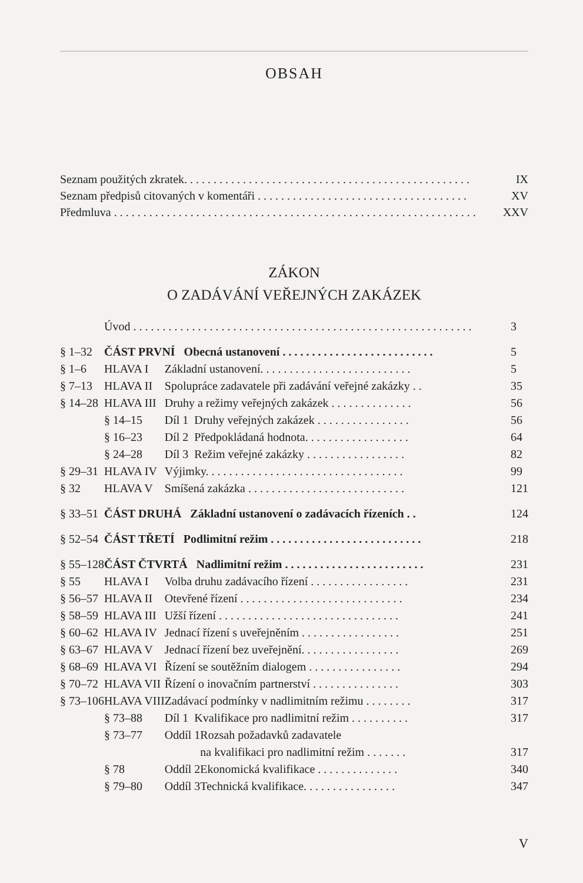OBSAH
Seznam použitých zkratek. . . . . . . . . . . . . . . . . . . . . . . . . . . . . . . . . . . . . . . . . . . . . . . . . IX
Seznam předpisů citovaných v komentáři . . . . . . . . . . . . . . . . . . . . . . . . . . . . . . . . . . . . XV
Předmluva . . . . . . . . . . . . . . . . . . . . . . . . . . . . . . . . . . . . . . . . . . . . . . . . . . . . . . . . . . . . . . XXV
ZÁKON
O ZADÁVÁNÍ VEŘEJNÝCH ZAKÁZEK
| | Úvod . . . . . . . . . . . . . . . . . . . . . . . . . . . . . . . . . . . . . . . . . . . . . . . . . . . . . . . . . . | | | 3 |
| § 1–32 | ČÁST PRVNÍ Obecná ustanovení . . . . . . . . . . . . . . . . . . . . . . . . . . | | | 5 |
| § 1–6 | HLAVA I | Základní ustanovení. . . . . . . . . . . . . . . . . . . . . . . . . . | | 5 |
| § 7–13 | HLAVA II | Spolupráce zadavatele při zadávání veřejné zakázky . . | | 35 |
| § 14–28 | HLAVA III | Druhy a režimy veřejných zakázek . . . . . . . . . . . . . . | | 56 |
| | § 14–15 | Díl 1 Druhy veřejných zakázek . . . . . . . . . . . . . . . . | | 56 |
| | § 16–23 | Díl 2 Předpokládaná hodnota. . . . . . . . . . . . . . . . . . | | 64 |
| | § 24–28 | Díl 3 Režim veřejné zakázky . . . . . . . . . . . . . . . . . | | 82 |
| § 29–31 | HLAVA IV | Výjimky. . . . . . . . . . . . . . . . . . . . . . . . . . . . . . . . . . | | 99 |
| § 32 | HLAVA V | Smíšená zakázka . . . . . . . . . . . . . . . . . . . . . . . . . . . | | 121 |
| § 33–51 | ČÁST DRUHÁ Základní ustanovení o zadávacích řízeních . . | | | 124 |
| § 52–54 | ČÁST TŘETÍ Podlimitní režim . . . . . . . . . . . . . . . . . . . . . . . . . . | | | 218 |
| § 55–128 | ČÁST ČTVRTÁ Nadlimitní režim . . . . . . . . . . . . . . . . . . . . . . . . | | | 231 |
| § 55 | HLAVA I | Volba druhu zadávacího řízení . . . . . . . . . . . . . . . . . | | 231 |
| § 56–57 | HLAVA II | Otevřené řízení . . . . . . . . . . . . . . . . . . . . . . . . . . . . | | 234 |
| § 58–59 | HLAVA III | Užší řízení . . . . . . . . . . . . . . . . . . . . . . . . . . . . . . . | | 241 |
| § 60–62 | HLAVA IV | Jednací řízení s uveřejněním . . . . . . . . . . . . . . . . . | | 251 |
| § 63–67 | HLAVA V | Jednací řízení bez uveřejnění. . . . . . . . . . . . . . . . . | | 269 |
| § 68–69 | HLAVA VI | Řízení se soutěžním dialogem . . . . . . . . . . . . . . . . | | 294 |
| § 70–72 | HLAVA VII | Řízení o inovačním partnerství . . . . . . . . . . . . . . . | | 303 |
| § 73–106 | HLAVA VIII | Zadávací podmínky v nadlimitním režimu . . . . . . . . | | 317 |
| | § 73–88 | Díl 1 Kvalifikace pro nadlimitní režim . . . . . . . . . . | | 317 |
| | § 73–77 | Oddíl 1 | Rozsah požadavků zadavatele na kvalifikaci pro nadlimitní režim . . . . . . . | 317 |
| | § 78 | Oddíl 2 | Ekonomická kvalifikace . . . . . . . . . . . . . . | 340 |
| | § 79–80 | Oddíl 3 | Technická kvalifikace. . . . . . . . . . . . . . . . | 347 |
V